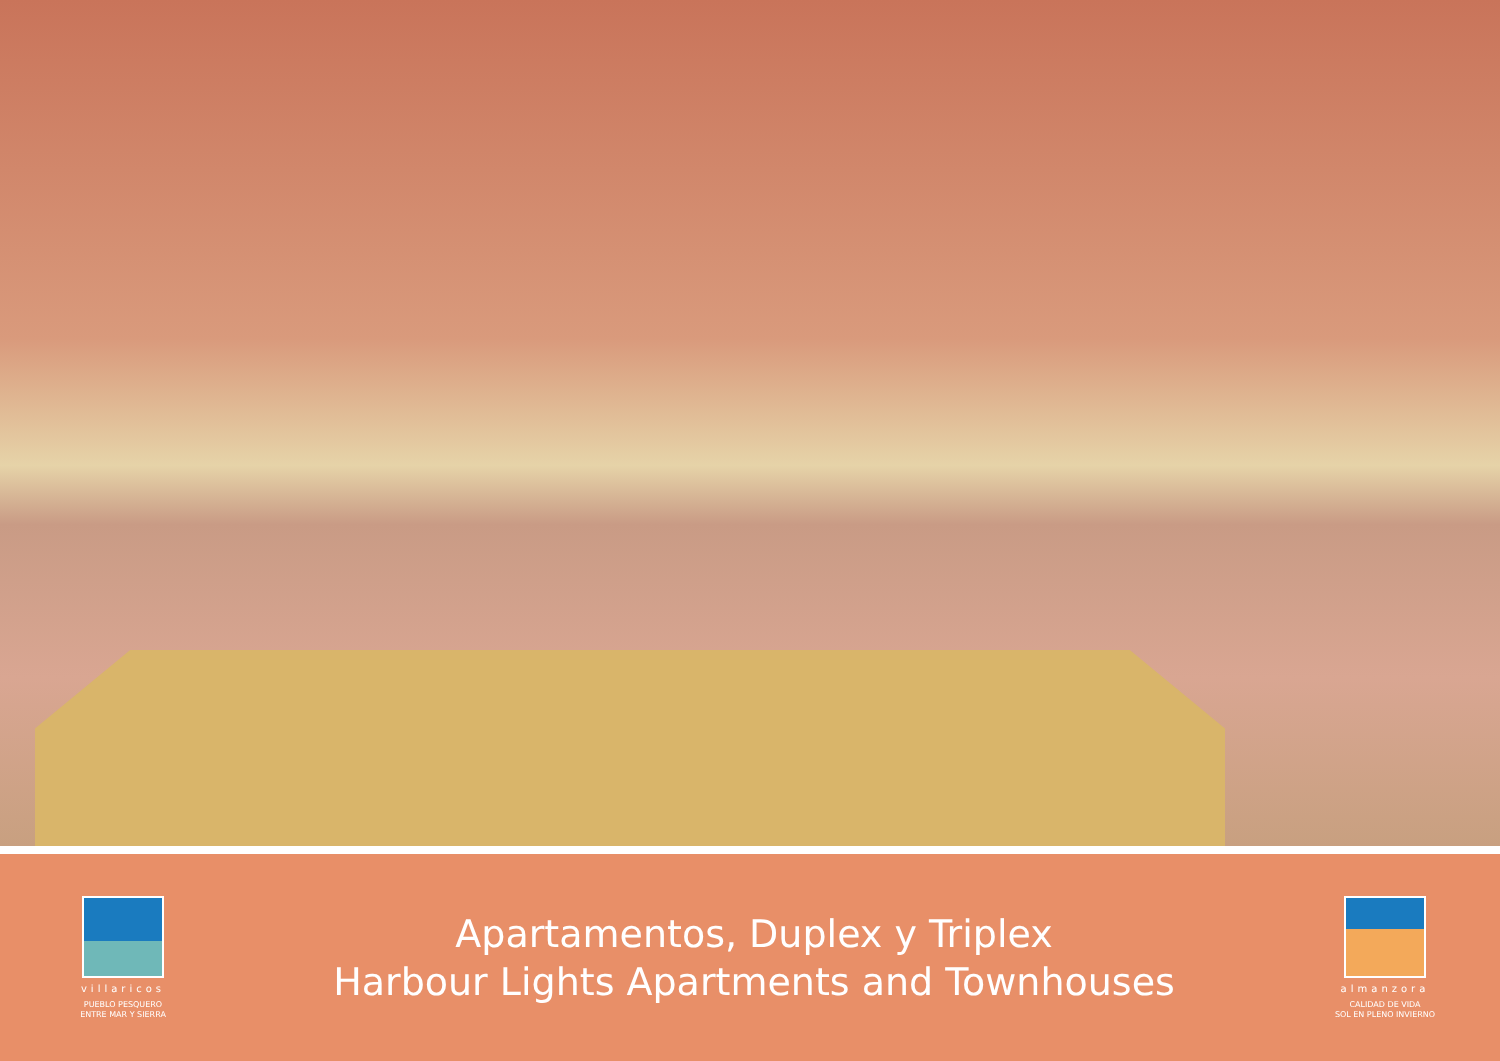villaricos
PUEBLO PESQUERO
ENTRE MAR Y SIERRA
Apartamentos, Duplex y Triplex
Harbour Lights Apartments and Townhouses
almanzora
CALIDAD DE VIDA
SOL EN PLENO INVIERNO